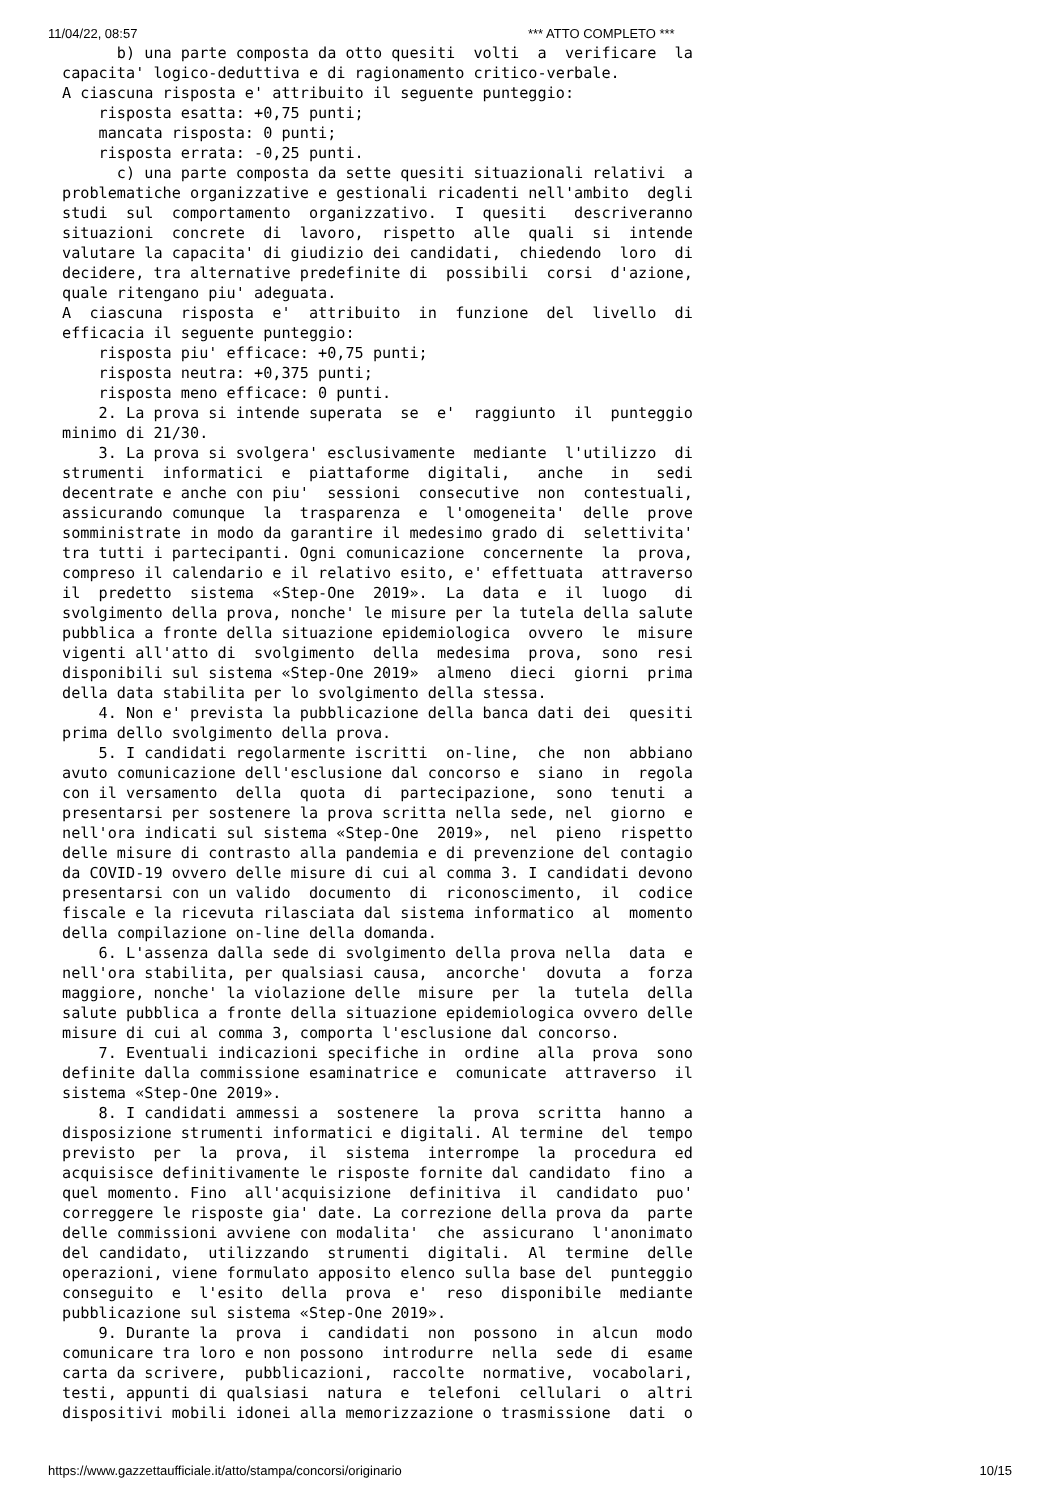11/04/22, 08:57 *** ATTO COMPLETO ***
      b) una parte composta da otto quesiti  volti  a  verificare  la
capacita' logico-deduttiva e di ragionamento critico-verbale.
A ciascuna risposta e' attribuito il seguente punteggio:
    risposta esatta: +0,75 punti;
    mancata risposta: 0 punti;
    risposta errata: -0,25 punti.
      c) una parte composta da sette quesiti situazionali relativi  a
problematiche organizzative e gestionali ricadenti nell'ambito  degli
studi  sul  comportamento  organizzativo.  I  quesiti   descriveranno
situazioni  concrete  di  lavoro,  rispetto  alle  quali  si  intende
valutare la capacita' di giudizio dei candidati,  chiedendo  loro  di
decidere, tra alternative predefinite di  possibili  corsi  d'azione,
quale ritengano piu' adeguata.
A  ciascuna  risposta  e'  attribuito  in  funzione  del  livello  di
efficacia il seguente punteggio:
    risposta piu' efficace: +0,75 punti;
    risposta neutra: +0,375 punti;
    risposta meno efficace: 0 punti.
    2. La prova si intende superata  se  e'  raggiunto  il  punteggio
minimo di 21/30.
    3. La prova si svolgera' esclusivamente  mediante  l'utilizzo  di
strumenti  informatici  e  piattaforme  digitali,   anche   in   sedi
decentrate e anche con piu'  sessioni  consecutive  non  contestuali,
assicurando comunque  la  trasparenza  e  l'omogeneita'  delle  prove
somministrate in modo da garantire il medesimo grado di  selettivita'
tra tutti i partecipanti. Ogni comunicazione  concernente  la  prova,
compreso il calendario e il relativo esito, e' effettuata  attraverso
il  predetto  sistema  «Step-One  2019».  La  data  e  il  luogo   di
svolgimento della prova, nonche' le misure per la tutela della salute
pubblica a fronte della situazione epidemiologica  ovvero  le  misure
vigenti all'atto di  svolgimento  della  medesima  prova,  sono  resi
disponibili sul sistema «Step-One 2019»  almeno  dieci  giorni  prima
della data stabilita per lo svolgimento della stessa.
    4. Non e' prevista la pubblicazione della banca dati dei  quesiti
prima dello svolgimento della prova.
    5. I candidati regolarmente iscritti  on-line,  che  non  abbiano
avuto comunicazione dell'esclusione dal concorso e  siano  in  regola
con il versamento  della  quota  di  partecipazione,  sono  tenuti  a
presentarsi per sostenere la prova scritta nella sede, nel  giorno  e
nell'ora indicati sul sistema «Step-One  2019»,  nel  pieno  rispetto
delle misure di contrasto alla pandemia e di prevenzione del contagio
da COVID-19 ovvero delle misure di cui al comma 3. I candidati devono
presentarsi con un valido  documento  di  riconoscimento,  il  codice
fiscale e la ricevuta rilasciata dal sistema informatico  al  momento
della compilazione on-line della domanda.
    6. L'assenza dalla sede di svolgimento della prova nella  data  e
nell'ora stabilita, per qualsiasi causa,  ancorche'  dovuta  a  forza
maggiore, nonche' la violazione delle  misure  per  la  tutela  della
salute pubblica a fronte della situazione epidemiologica ovvero delle
misure di cui al comma 3, comporta l'esclusione dal concorso.
    7. Eventuali indicazioni specifiche in  ordine  alla  prova  sono
definite dalla commissione esaminatrice e  comunicate  attraverso  il
sistema «Step-One 2019».
    8. I candidati ammessi a  sostenere  la  prova  scritta  hanno  a
disposizione strumenti informatici e digitali. Al termine  del  tempo
previsto  per  la  prova,  il  sistema  interrompe  la  procedura  ed
acquisisce definitivamente le risposte fornite dal candidato  fino  a
quel momento. Fino  all'acquisizione  definitiva  il  candidato  puo'
correggere le risposte gia' date. La correzione della prova da  parte
delle commissioni avviene con modalita'  che  assicurano  l'anonimato
del candidato,  utilizzando  strumenti  digitali.  Al  termine  delle
operazioni, viene formulato apposito elenco sulla base del  punteggio
conseguito  e  l'esito  della  prova  e'  reso  disponibile  mediante
pubblicazione sul sistema «Step-One 2019».
    9. Durante la  prova  i  candidati  non  possono  in  alcun  modo
comunicare tra loro e non possono  introdurre  nella  sede  di  esame
carta da scrivere,  pubblicazioni,  raccolte  normative,  vocabolari,
testi, appunti di qualsiasi  natura  e  telefoni  cellulari  o  altri
dispositivi mobili idonei alla memorizzazione o trasmissione  dati  o
https://www.gazzettaufficiale.it/atto/stampa/concorsi/originario 10/15